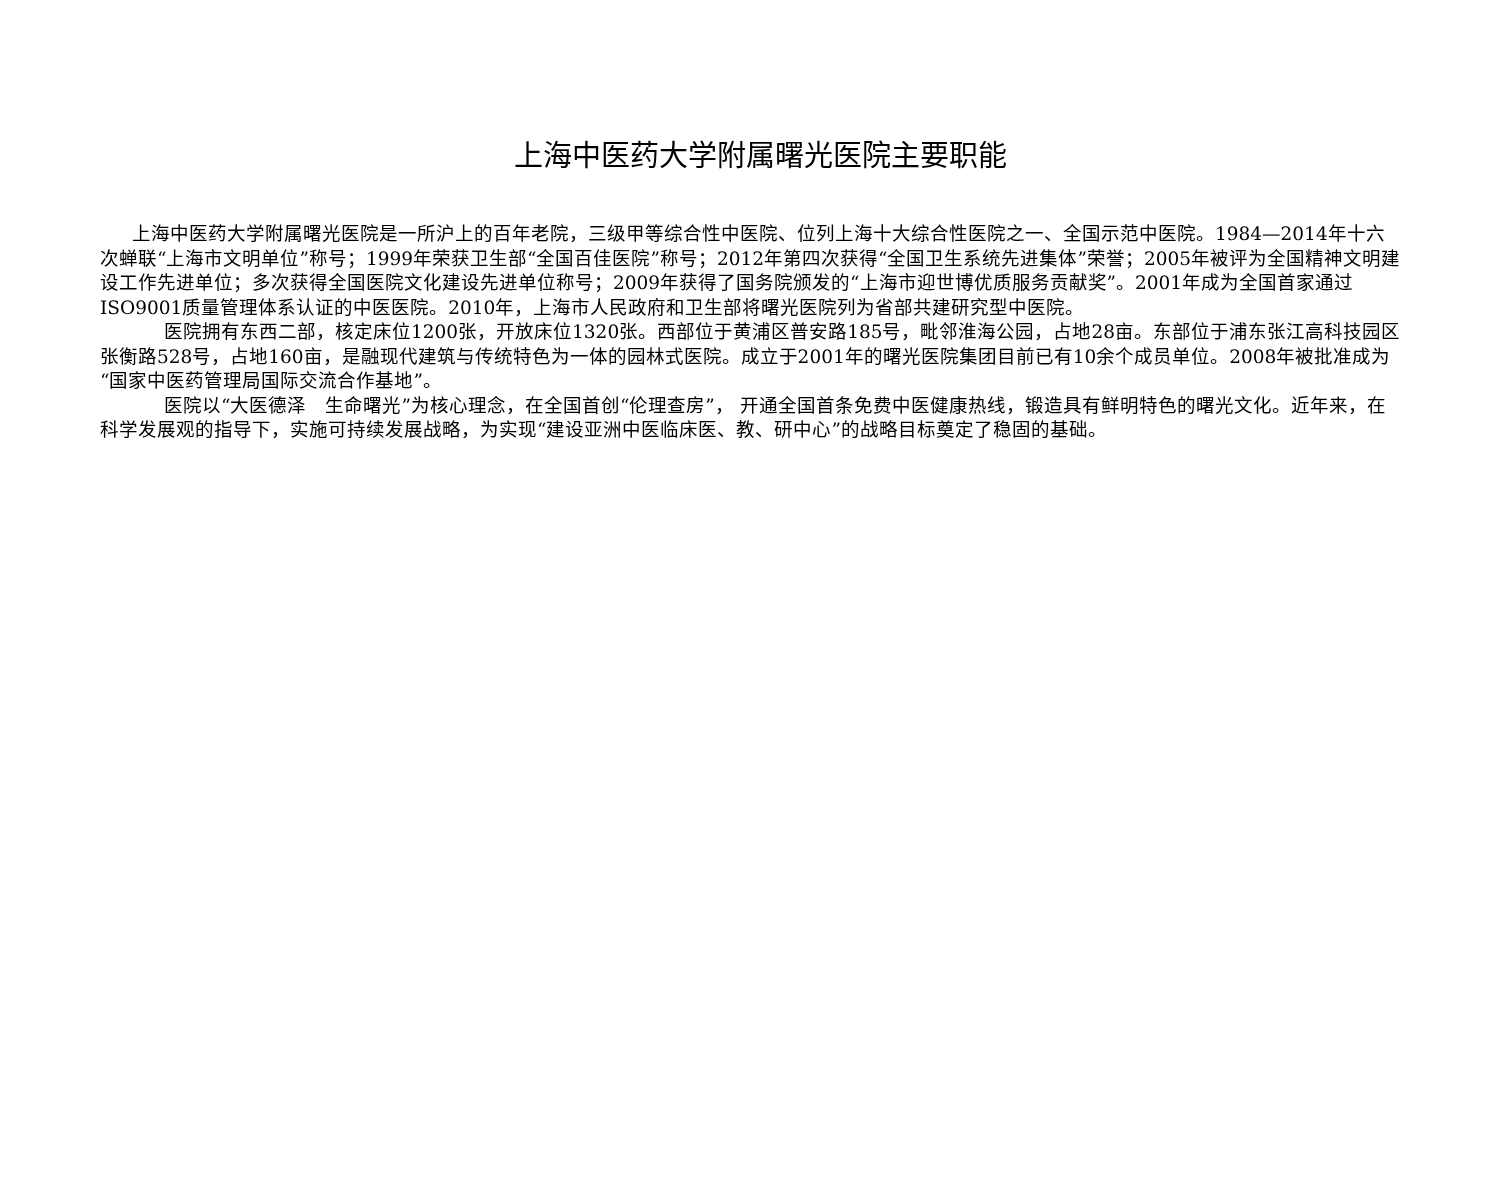上海中医药大学附属曙光医院主要职能
上海中医药大学附属曙光医院是一所沪上的百年老院，三级甲等综合性中医院、位列上海十大综合性医院之一、全国示范中医院。1984—2014年十六次蝉联“上海市文明单位”称号；1999年荣获卫生部“全国百佳医院”称号；2012年第四次获得“全国卫生系统先进集体”荣誉；2005年被评为全国精神文明建设工作先进单位；多次获得全国医院文化建设先进单位称号；2009年获得了国务院颁发的“上海市迎世博优质服务贡献奖”。2001年成为全国首家通过ISO9001质量管理体系认证的中医医院。2010年，上海市人民政府和卫生部将曙光医院列为省部共建研究型中医院。
医院拥有东西二部，核定床位1200张，开放床位1320张。西部位于黄浦区普安路185号，毗邻淮海公园，占地28亩。东部位于浦东张江高科技园区张衡路528号，占地160亩，是融现代建筑与传统特色为一体的园林式医院。成立于2001年的曙光医院集团目前已有10余个成员单位。2008年被批准成为“国家中医药管理局国际交流合作基地”。
医院以“大医德泽　生命曙光”为核心理念，在全国首创“伦理查房”， 开通全国首条免费中医健康热线，锻造具有鲜明特色的曙光文化。近年来，在科学发展观的指导下，实施可持续发展战略，为实现“建设亚洲中医临床医、教、研中心”的战略目标奠定了稳固的基础。